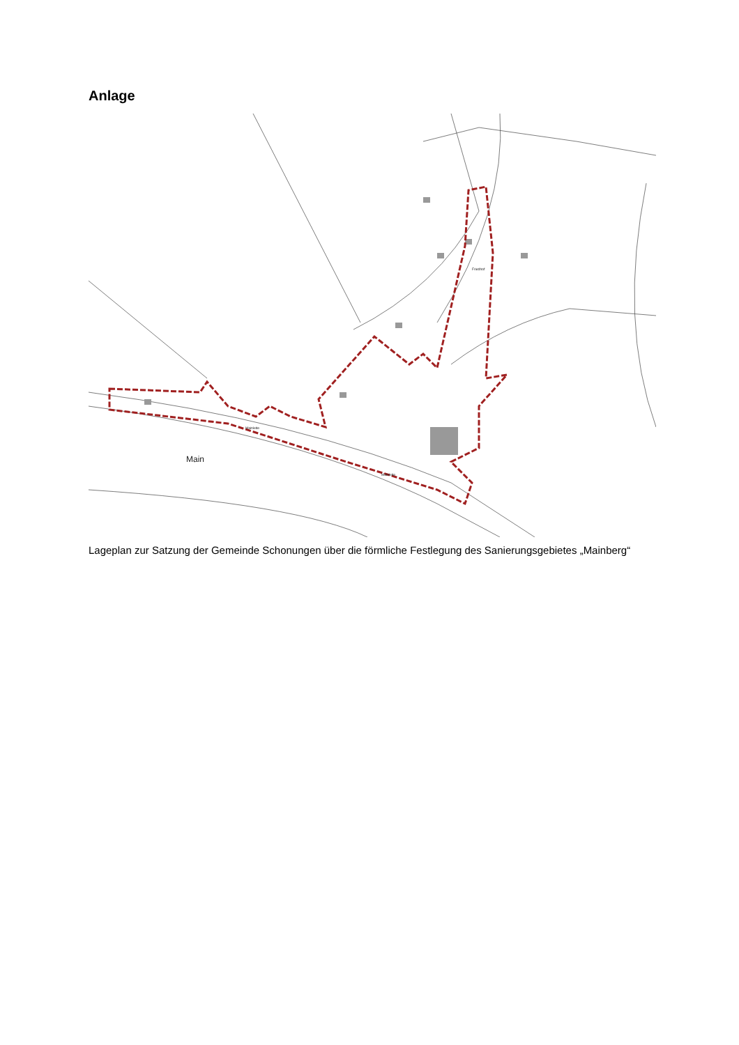Anlage
Main
Friedhof
Mainleite
Mainleite
Lageplan zur Satzung der Gemeinde Schonungen über die förmliche Festlegung des Sanierungsgebietes „Mainberg“